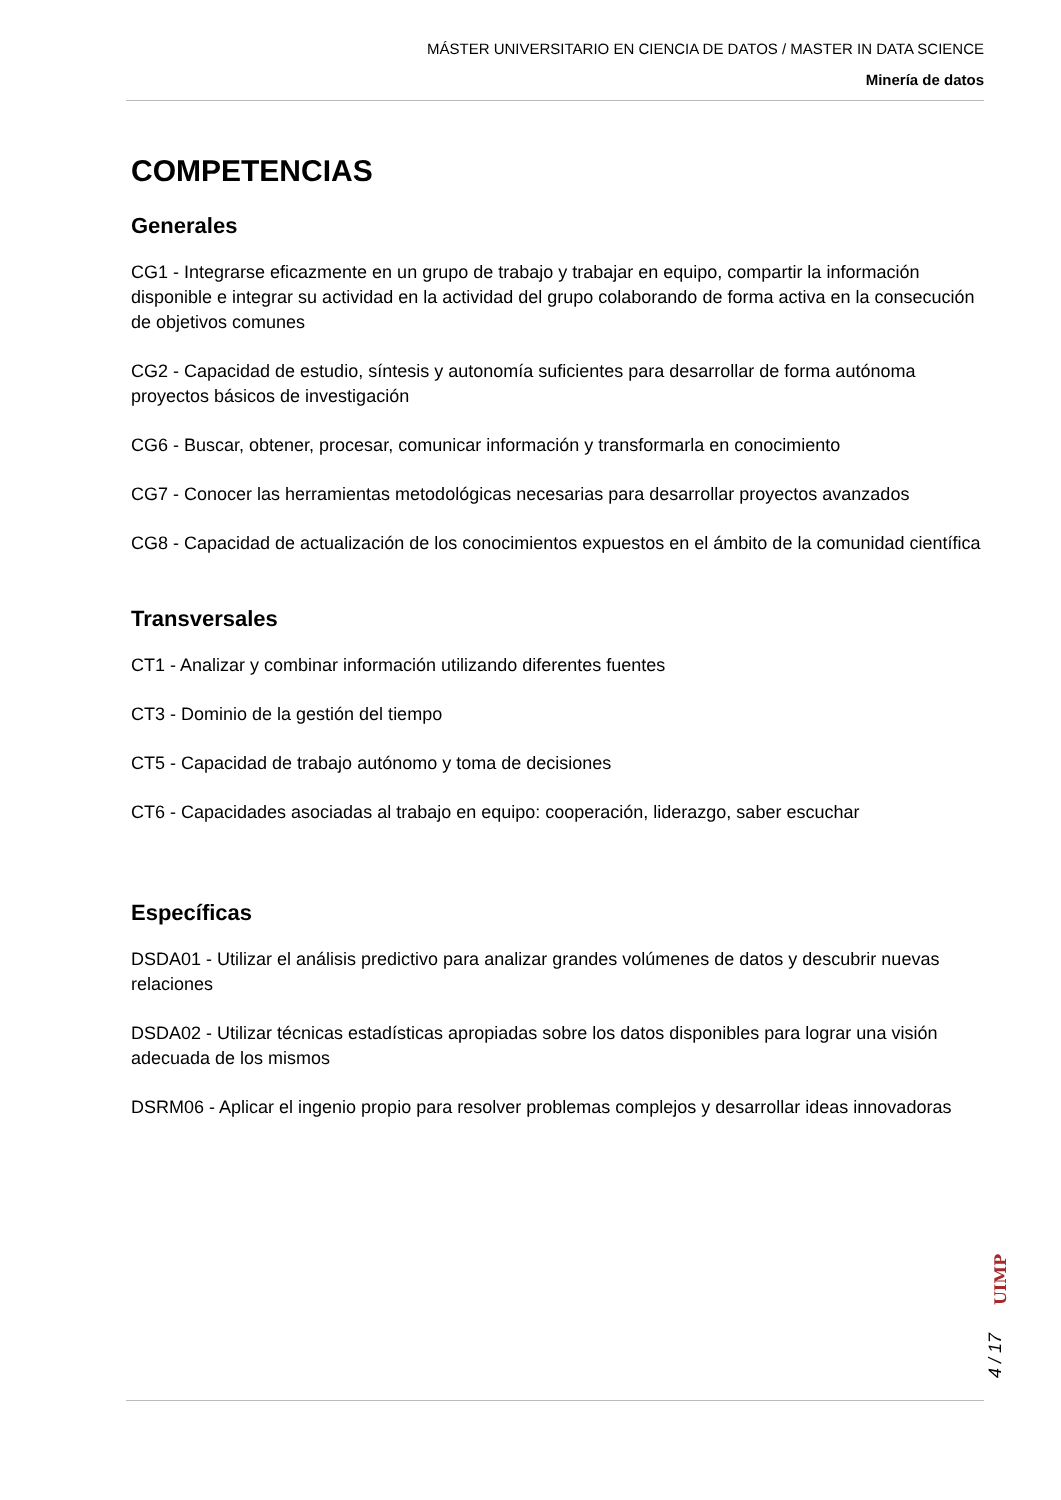MÁSTER UNIVERSITARIO EN CIENCIA DE DATOS / MASTER IN DATA SCIENCE
Minería de datos
COMPETENCIAS
Generales
CG1 - Integrarse eficazmente en un grupo de trabajo y trabajar en equipo, compartir la información disponible e integrar su actividad en la actividad del grupo colaborando de forma activa en la consecución de objetivos comunes
CG2 - Capacidad de estudio, síntesis y autonomía suficientes para desarrollar de forma autónoma proyectos básicos de investigación
CG6 - Buscar, obtener, procesar, comunicar información y transformarla en conocimiento
CG7 - Conocer las herramientas metodológicas necesarias para desarrollar proyectos avanzados
CG8 - Capacidad de actualización de los conocimientos expuestos en el ámbito de la comunidad científica
Transversales
CT1 - Analizar y combinar información utilizando diferentes fuentes
CT3 - Dominio de la gestión del tiempo
CT5 - Capacidad de trabajo autónomo y toma de decisiones
CT6 - Capacidades asociadas al trabajo en equipo: cooperación, liderazgo, saber escuchar
Específicas
DSDA01 - Utilizar el análisis predictivo para analizar grandes volúmenes de datos y descubrir nuevas relaciones
DSDA02 - Utilizar técnicas estadísticas apropiadas sobre los datos disponibles para lograr una visión adecuada de los mismos
DSRM06 - Aplicar el ingenio propio para resolver problemas complejos y desarrollar ideas innovadoras
UIMP
4 / 17